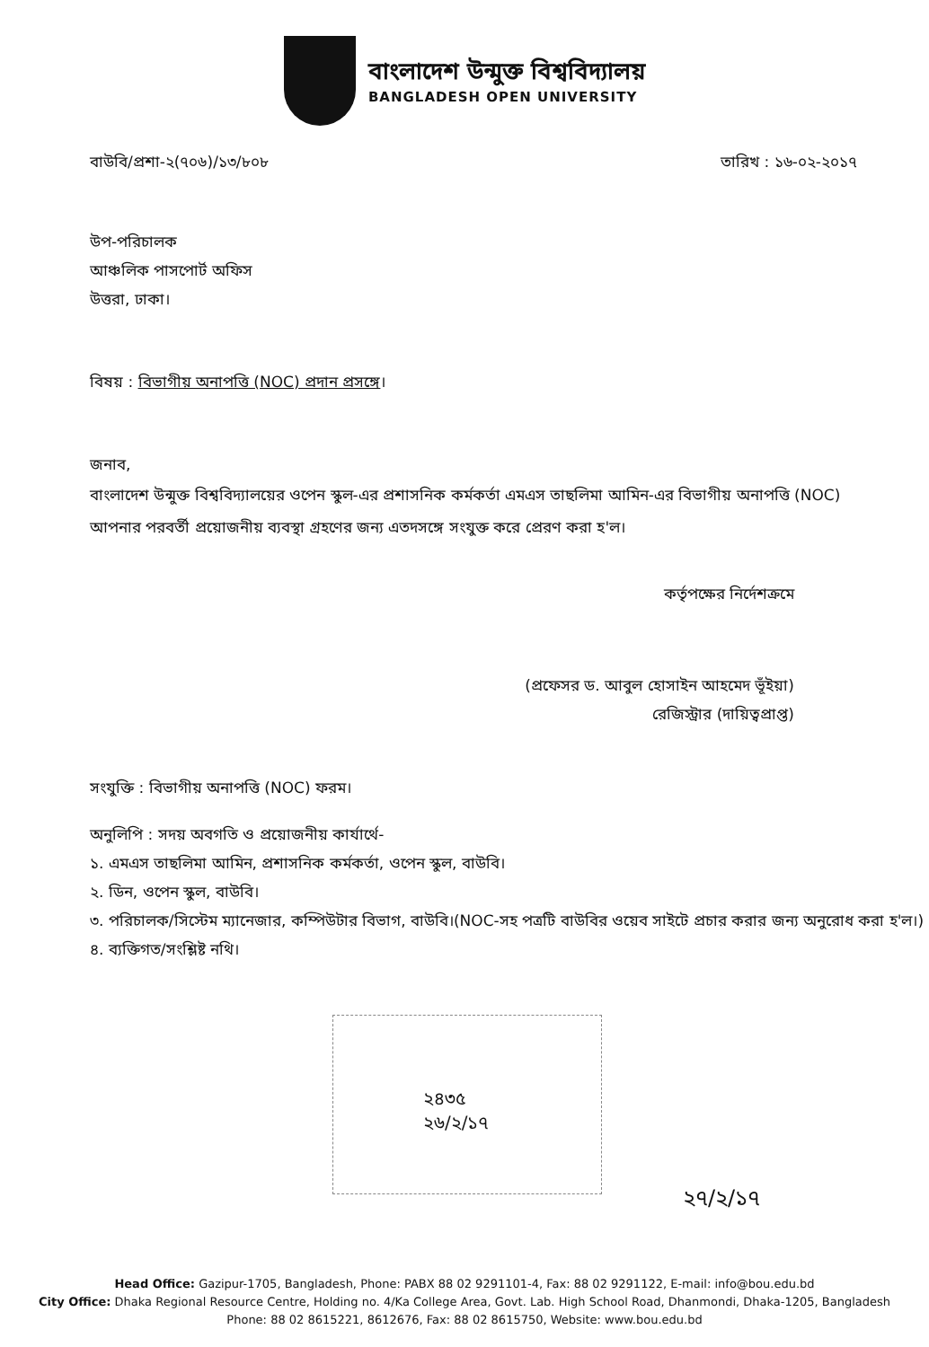বাংলাদেশ উন্মুক্ত বিশ্ববিদ্যালয়
BANGLADESH OPEN UNIVERSITY
বাউবি/প্রশা-২(৭০৬)/১৩/৮০৮ তারিখ : ১৬-০২-২০১৭
উপ-পরিচালক
আঞ্চলিক পাসপোর্ট অফিস
উত্তরা, ঢাকা।
বিষয় : বিভাগীয় অনাপত্তি (NOC) প্রদান প্রসঙ্গে।
জনাব,
বাংলাদেশ উন্মুক্ত বিশ্ববিদ্যালয়ের ওপেন স্কুল-এর প্রশাসনিক কর্মকর্তা এমএস তাছলিমা আমিন-এর বিভাগীয় অনাপত্তি (NOC) আপনার পরবর্তী প্রয়োজনীয় ব্যবস্থা গ্রহণের জন্য এতদসঙ্গে সংযুক্ত করে প্রেরণ করা হ'ল।
কর্তৃপক্ষের নির্দেশক্রমে
(প্রফেসর ড. আবুল হোসাইন আহমেদ ভূঁইয়া)
রেজিস্ট্রার (দায়িত্বপ্রাপ্ত)
সংযুক্তি : বিভাগীয় অনাপত্তি (NOC) ফরম।
অনুলিপি : সদয় অবগতি ও প্রয়োজনীয় কার্যার্থে-
১. এমএস তাছলিমা আমিন, প্রশাসনিক কর্মকর্তা, ওপেন স্কুল, বাউবি।
২. ডিন, ওপেন স্কুল, বাউবি।
৩. পরিচালক/সিস্টেম ম্যানেজার, কম্পিউটার বিভাগ, বাউবি।(NOC-সহ পত্রটি বাউবির ওয়েব সাইটে প্রচার করার জন্য অনুরোধ করা হ'ল।)
৪. ব্যক্তিগত/সংশ্লিষ্ট নথি।
২৪৩৫
২৬/২/১৭
২৭/২/১৭
Head Office: Gazipur-1705, Bangladesh, Phone: PABX 88 02 9291101-4, Fax: 88 02 9291122, E-mail: info@bou.edu.bd
City Office: Dhaka Regional Resource Centre, Holding no. 4/Ka College Area, Govt. Lab. High School Road, Dhanmondi, Dhaka-1205, Bangladesh
Phone: 88 02 8615221, 8612676, Fax: 88 02 8615750, Website: www.bou.edu.bd